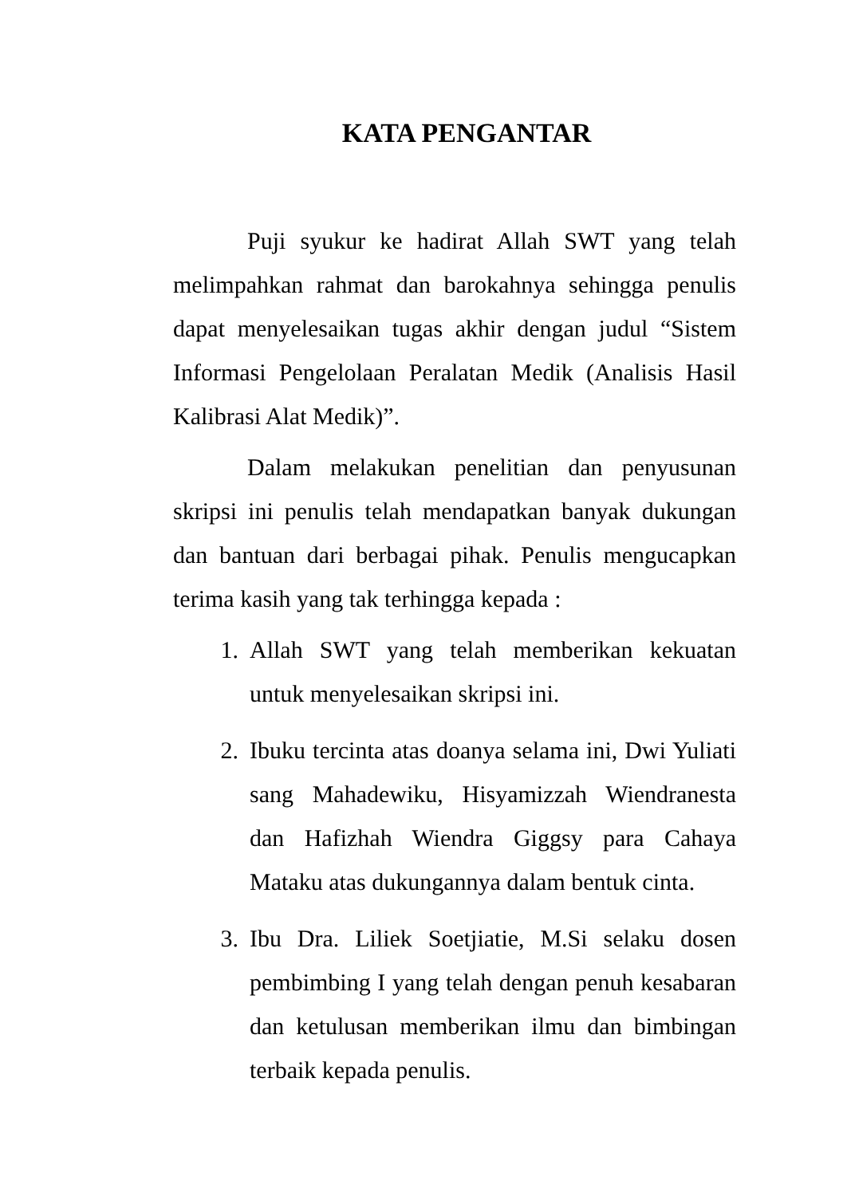KATA PENGANTAR
Puji syukur ke hadirat Allah SWT yang telah melimpahkan rahmat dan barokahnya sehingga penulis dapat menyelesaikan tugas akhir dengan judul “Sistem Informasi Pengelolaan Peralatan Medik (Analisis Hasil Kalibrasi Alat Medik)”.
Dalam melakukan penelitian dan penyusunan skripsi ini penulis telah mendapatkan banyak dukungan dan bantuan dari berbagai pihak. Penulis mengucapkan terima kasih yang tak terhingga kepada :
1. Allah SWT yang telah memberikan kekuatan untuk menyelesaikan skripsi ini.
2. Ibuku tercinta atas doanya selama ini, Dwi Yuliati sang Mahadewiku, Hisyamizzah Wiendranesta dan Hafizhah Wiendra Giggsy para Cahaya Mataku atas dukungannya dalam bentuk cinta.
3. Ibu Dra. Liliek Soetjiatie, M.Si selaku dosen pembimbing I yang telah dengan penuh kesabaran dan ketulusan memberikan ilmu dan bimbingan terbaik kepada penulis.